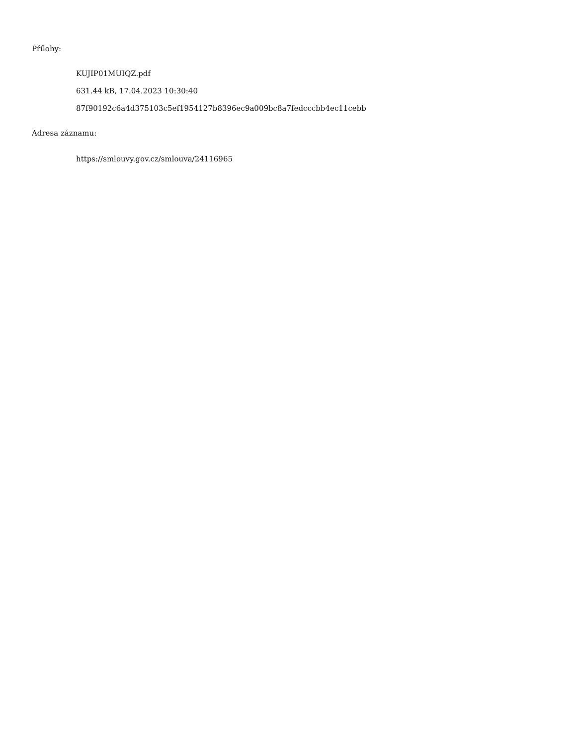Přílohy:
KUJIP01MUIQZ.pdf
631.44 kB, 17.04.2023 10:30:40
87f90192c6a4d375103c5ef1954127b8396ec9a009bc8a7fedcccbb4ec11cebb
Adresa záznamu:
https://smlouvy.gov.cz/smlouva/24116965